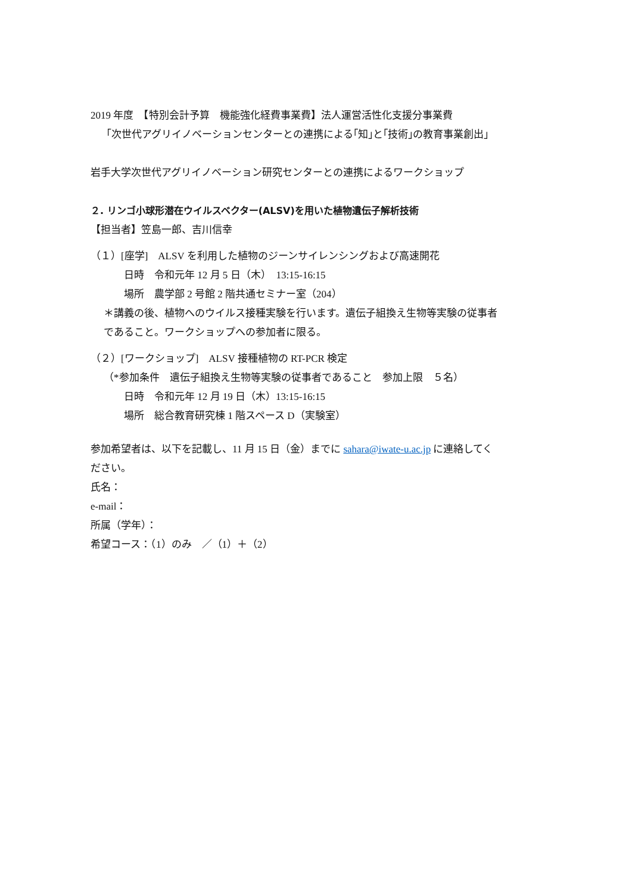2019 年度　【特別会計予算　機能強化経費事業費】法人運営活性化支援分事業費
「次世代アグリイノベーションセンターとの連携による｢知｣と｢技術｣の教育事業創出」
岩手大学次世代アグリイノベーション研究センターとの連携によるワークショップ
２. リンゴ小球形潜在ウイルスベクター(ALSV)を用いた植物遺伝子解析技術
【担当者】笠島一郎、吉川信幸
（１）[座学]　ALSV を利用した植物のジーンサイレンシングおよび高速開花
日時　令和元年 12 月 5 日（木）　13:15-16:15
場所　農学部 2 号館 2 階共通セミナー室（204）
＊講義の後、植物へのウイルス接種実験を行います。遺伝子組換え生物等実験の従事者
であること。ワークショップへの参加者に限る。
（２）[ワークショップ]　ALSV 接種植物の RT-PCR 検定
（*参加条件　遺伝子組換え生物等実験の従事者であること　参加上限　５名）
日時　令和元年 12 月 19 日（木）13:15-16:15
場所　総合教育研究棟 1 階スペース D（実験室）
参加希望者は、以下を記載し、11 月 15 日（金）までに sahara@iwate-u.ac.jp に連絡してく
ださい。
氏名：
e-mail：
所属（学年）：
希望コース：（1）のみ　／（1）＋（2）